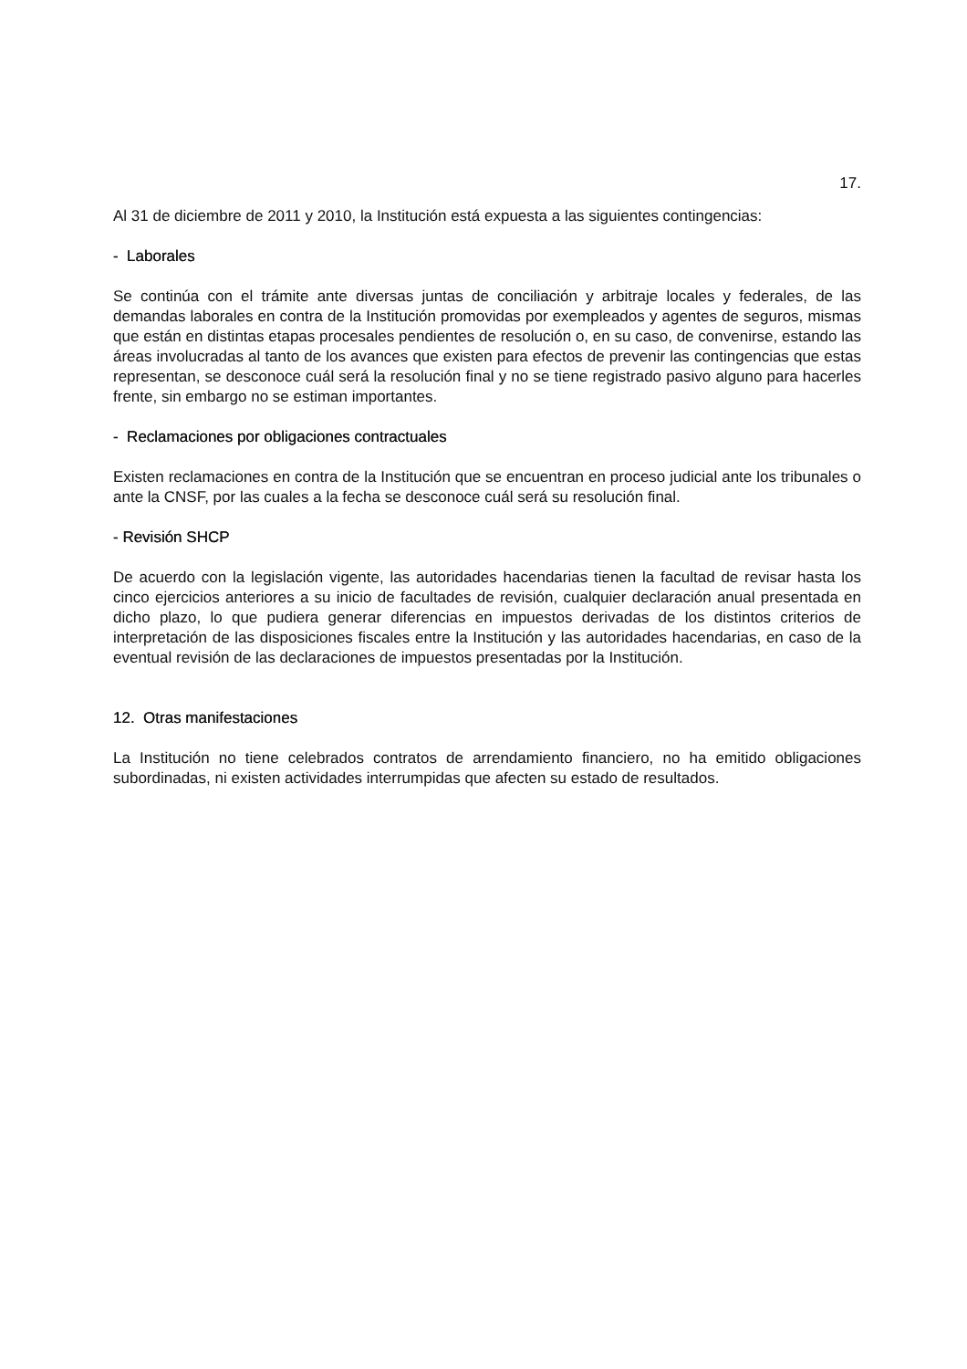17.
Al 31 de diciembre de 2011 y 2010, la Institución está expuesta a las siguientes contingencias:
- Laborales
Se continúa con el trámite ante diversas juntas de conciliación y arbitraje locales y federales, de las demandas laborales en contra de la Institución promovidas por exempleados y agentes de seguros, mismas que están en distintas etapas procesales pendientes de resolución o, en su caso, de convenirse, estando las áreas involucradas al tanto de los avances que existen para efectos de prevenir las contingencias que estas representan, se desconoce cuál será la resolución final y no se tiene registrado pasivo alguno para hacerles frente, sin embargo no se estiman importantes.
- Reclamaciones por obligaciones contractuales
Existen reclamaciones en contra de la Institución que se encuentran en proceso judicial ante los tribunales o ante la CNSF, por las cuales a la fecha se desconoce cuál será su resolución final.
- Revisión SHCP
De acuerdo con la legislación vigente, las autoridades hacendarias tienen la facultad de revisar hasta los cinco ejercicios anteriores a su inicio de facultades de revisión, cualquier declaración anual presentada en dicho plazo, lo que pudiera generar diferencias en impuestos derivadas de los distintos criterios de interpretación de las disposiciones fiscales entre la Institución y las autoridades hacendarias, en caso de la eventual revisión de las declaraciones de impuestos presentadas por la Institución.
12. Otras manifestaciones
La Institución no tiene celebrados contratos de arrendamiento financiero, no ha emitido obligaciones subordinadas, ni existen actividades interrumpidas que afecten su estado de resultados.